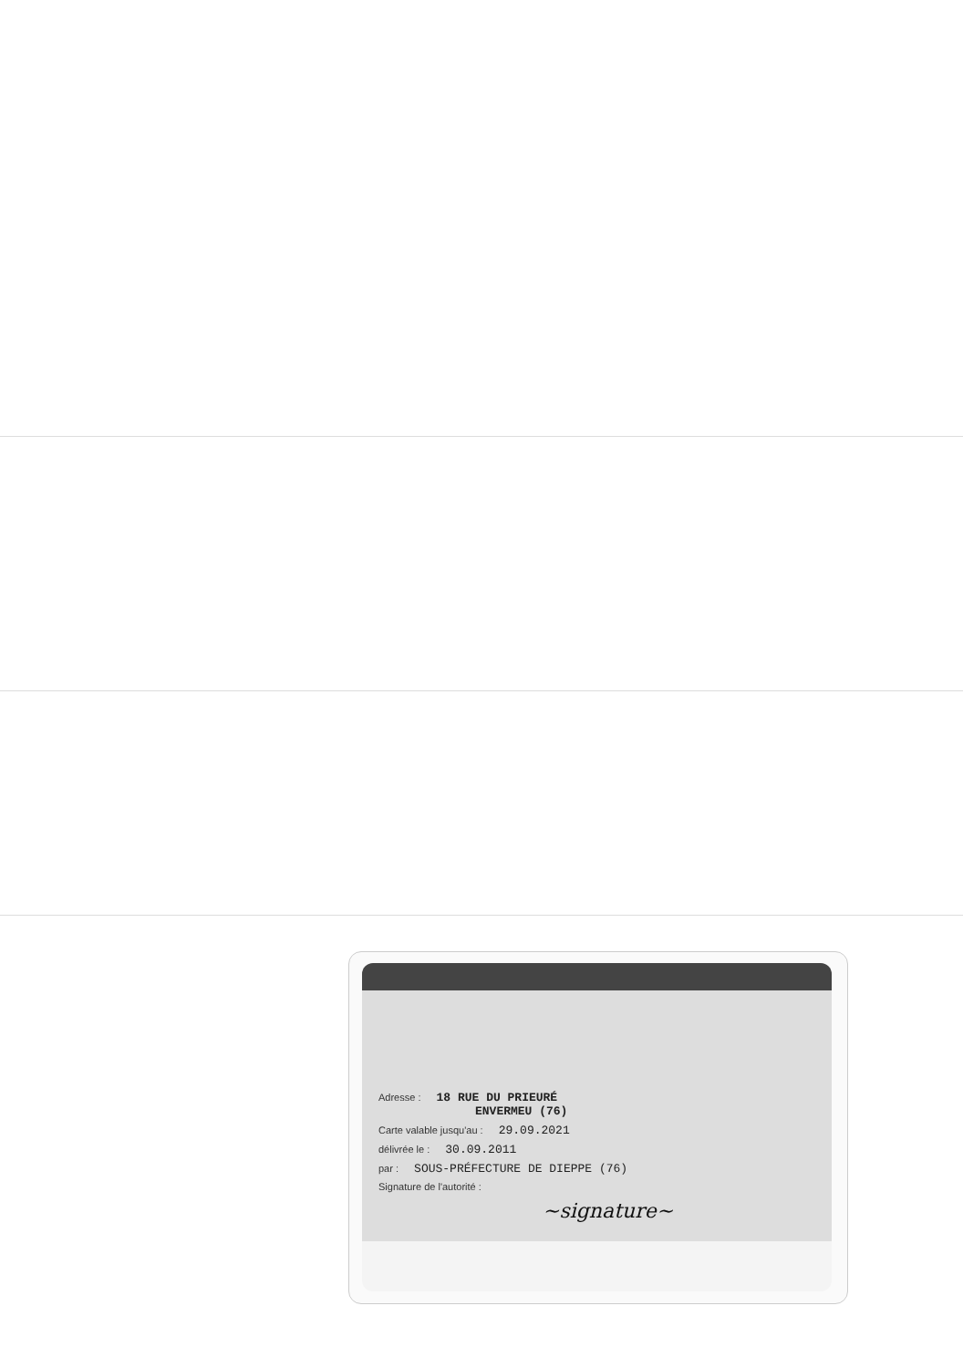Adresse : 18 RUE DU PRIEURÉ
ENVERMEU (76)
Carte valable jusqu'au : 29.09.2021
délivrée le : 30.09.2011
par : SOUS-PRÉFECTURE DE DIEPPE (76)
Signature de l'autorité :
~signature~